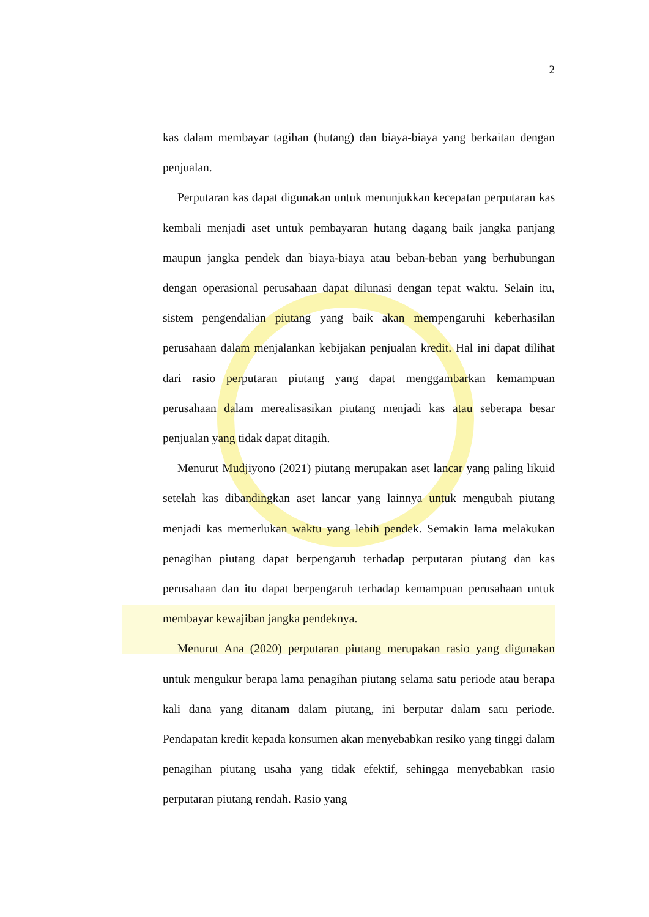2
kas dalam membayar tagihan (hutang) dan biaya-biaya yang berkaitan dengan penjualan.
Perputaran kas dapat digunakan untuk menunjukkan kecepatan perputaran kas kembali menjadi aset untuk pembayaran hutang dagang baik jangka panjang maupun jangka pendek dan biaya-biaya atau beban-beban yang berhubungan dengan operasional perusahaan dapat dilunasi dengan tepat waktu. Selain itu, sistem pengendalian piutang yang baik akan mempengaruhi keberhasilan perusahaan dalam menjalankan kebijakan penjualan kredit. Hal ini dapat dilihat dari rasio perputaran piutang yang dapat menggambarkan kemampuan perusahaan dalam merealisasikan piutang menjadi kas atau seberapa besar penjualan yang tidak dapat ditagih.
Menurut Mudjiyono (2021) piutang merupakan aset lancar yang paling likuid setelah kas dibandingkan aset lancar yang lainnya untuk mengubah piutang menjadi kas memerlukan waktu yang lebih pendek. Semakin lama melakukan penagihan piutang dapat berpengaruh terhadap perputaran piutang dan kas perusahaan dan itu dapat berpengaruh terhadap kemampuan perusahaan untuk membayar kewajiban jangka pendeknya.
Menurut Ana (2020) perputaran piutang merupakan rasio yang digunakan untuk mengukur berapa lama penagihan piutang selama satu periode atau berapa kali dana yang ditanam dalam piutang, ini berputar dalam satu periode. Pendapatan kredit kepada konsumen akan menyebabkan resiko yang tinggi dalam penagihan piutang usaha yang tidak efektif, sehingga menyebabkan rasio perputaran piutang rendah. Rasio yang